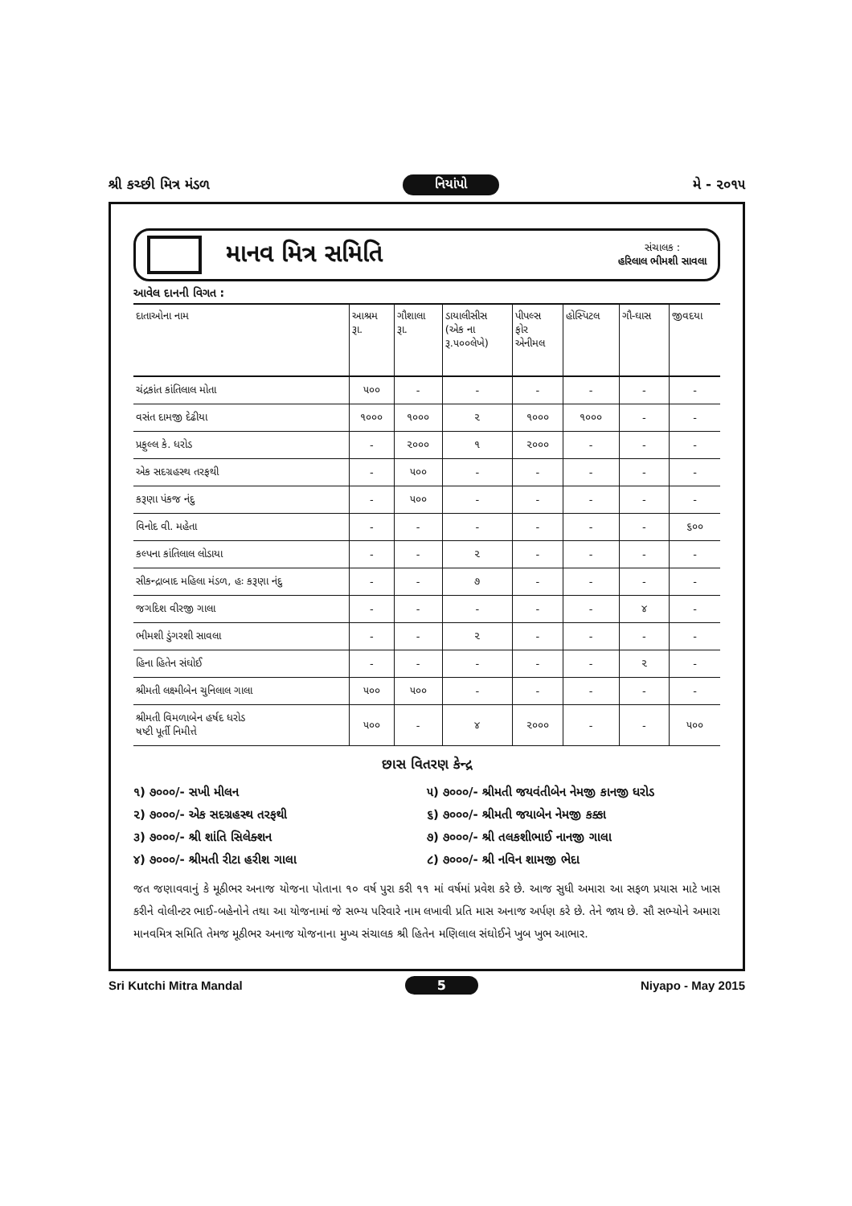શ્રી કચ્છી મિત્ર મંડળ નિયાંપો મે - ૨૦૧૫
માનવ મિત્ર સમિતિ
સંચાલક :
હરિલાલ ભીમશી સાવલા
આવેલ દાનની વિગત :
| દાતાઓના નામ | આશ્રમ રૂા. | ગૌશાલા રૂા. | ડાયાલીસીસ (એક ના રૂ.૫૦૦લેખે) | પીપલ્સ ફોર એનીમલ | હોસ્પિટલ | ગૌ-ઘાસ | જીવદયા |
| --- | --- | --- | --- | --- | --- | --- | --- |
| ચંદ્રકાંત કાંતિલાલ મોતા | ૫૦૦ | - | - | - | - | - | - |
| વસંત દામજી દેઢીયા | ૧૦૦૦ | ૧૦૦૦ | ૨ | ૧૦૦૦ | ૧૦૦૦ | - | - |
| પ્રફુલ્લ કે. ધરોડ | - | ૨૦૦૦ | ૧ | ૨૦૦૦ | - | - | - |
| એક સદગ્રહસ્થ તરફથી | - | ૫૦૦ | - | - | - | - | - |
| કરૂણા પંકજ નંદુ | - | ૫૦૦ | - | - | - | - | - |
| વિનોદ વી. મહેતા | - | - | - | - | - | - | ૬૦૦ |
| કલ્પના કાંતિલાલ લોડાયા | - | - | ૨ | - | - | - | - |
| સીકન્દ્રાબાદ મહિલા મંડળ, હઃ કરૂણા નંદુ | - | - | ૭ | - | - | - | - |
| જગદિશ વીરજી ગાલા | - | - | - | - | - | ૪ | - |
| ભીમશી ડુંગરશી સાવલા | - | - | ૨ | - | - | - | - |
| હિના હિતેન સંઘોઈ | - | - | - | - | - | ૨ | - |
| શ્રીમતી લક્ષ્મીબેન ચુનિલાલ ગાલા | ૫૦૦ | ૫૦૦ | - | - | - | - | - |
| શ્રીમતી વિમળાબેન હર્ષદ ધરોડ ષષ્ટી પૂર્તી નિમીત્તે | ૫૦૦ | - | ૪ | ૨૦૦૦ | - | - | ૫૦૦ |
છાસ વિતરણ કેન્દ્ર
૧) ૭૦૦૦/- સખી મીલન
૫) ૭૦૦૦/- શ્રીમતી જયવંતીબેન નેમજી કાનજી ધરોડ
૨) ૭૦૦૦/- એક સદગ્રહસ્થ તરફથી
૬) ૭૦૦૦/- શ્રીમતી જયાબેન નેમજી કક્કા
૩) ૭૦૦૦/- શ્રી શાંતિ સિલેક્શન
૭) ૭૦૦૦/- શ્રી તલકશીભાઈ નાનજી ગાલા
૪) ૭૦૦૦/- શ્રીમતી રીટા હરીશ ગાલા
૮) ૭૦૦૦/- શ્રી નવિન શામજી ભેદા
જત જણાવવાનું કે મૂઠીભર અનાજ યોજના પોતાના ૧૦ વર્ષ પુરા કરી ૧૧ માં વર્ષમાં પ્રવેશ કરે છે. આજ સુધી અમારા આ સફળ પ્રયાસ માટે ખાસ કરીને વોલીન્ટર ભાઈ-બહેનોને તથા આ યોજનામાં જે સભ્ય પરિવારે નામ લખાવી પ્રતિ માસ અનાજ અર્પણ કરે છે. તેને જાય છે. સૌ સભ્યોને અમારા માનવમિત્ર સમિતિ તેમજ મૂઠીભર અનાજ યોજનાના મુખ્ય સંચાલક શ્રી હિતેન મણિલાલ સંઘોઈને ખુબ ખુભ આભાર.
Sri Kutchi Mitra Mandal 5 Niyapo - May 2015